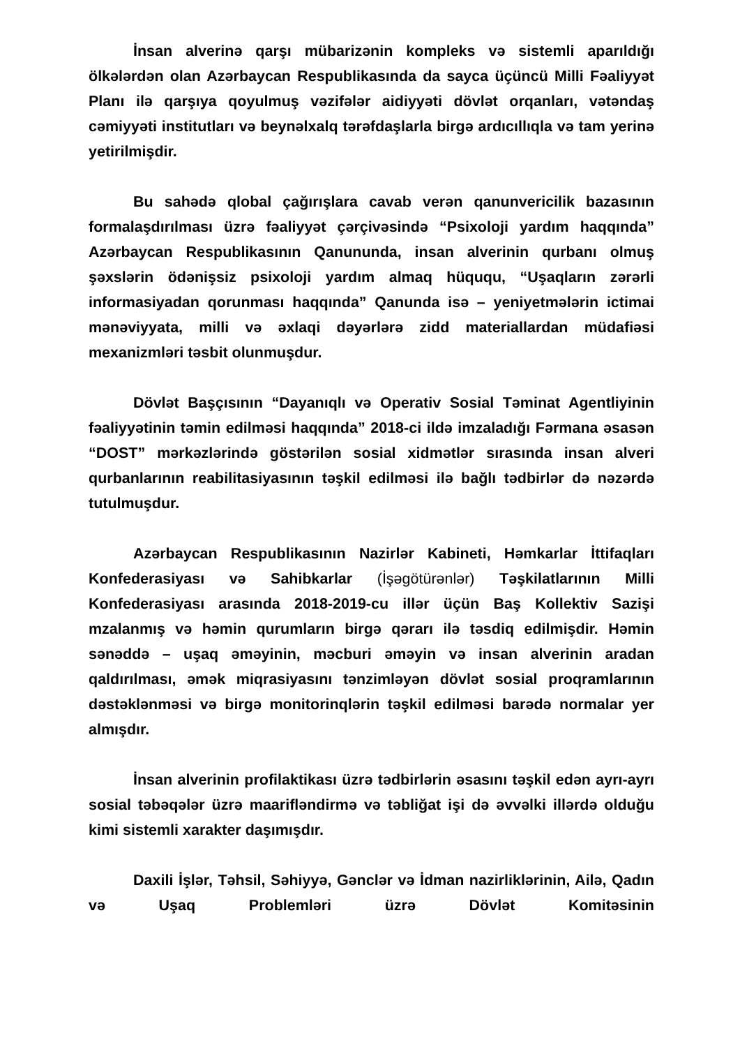İnsan alverinə qarşı mübarizənin kompleks və sistemli aparıldığı ölkələrdən olan Azərbaycan Respublikasında da sayca üçüncü Milli Fəaliyyət Planı ilə qarşıya qoyulmuş vəzifələr aidiyyəti dövlət orqanları, vətəndaş cəmiyyəti institutları və beynəlxalq tərəfdaşlarla birgə ardıcıllıqla və tam yerinə yetirilmişdir.
Bu sahədə qlobal çağırışlara cavab verən qanunvericilik bazasının formalaşdırılması üzrə fəaliyyət çərçivəsində “Psixoloji yardım haqqında” Azərbaycan Respublikasının Qanununda, insan alverinin qurbanı olmuş şəxslərin ödənişsiz psixoloji yardım almaq hüququ, “Uşaqların zərərli informasiyadan qorunması haqqında” Qanunda isə – yeniyetmələrin ictimai mənəviyyata, milli və əxlaqi dəyərlərə zidd materiallardan müdafiəsi mexanizmləri təsbit olunmuşdur.
Dövlət Başçısının “Dayanıqlı və Operativ Sosial Təminat Agentliyinin fəaliyyətinin təmin edilməsi haqqında” 2018-ci ildə imzaladığı Fərmana əsasən “DOST” mərkəzlərində göstərilən sosial xidmətlər sırasında insan alveri qurbanlarının reabilitasiyasının təşkil edilməsi ilə bağlı tədbirlər də nəzərdə tutulmuşdur.
Azərbaycan Respublikasının Nazirlər Kabineti, Həmkarlar İttifaqları Konfederasiyası və Sahibkarlar (İşəgötürənlər) Təşkilatlarının Milli Konfederasiyası arasında 2018-2019-cu illər üçün Baş Kollektiv Sazişi mzalanmış və həmin qurumların birgə qərarı ilə təsdiq edilmişdir. Həmin sənəddə – uşaq əməyinin, məcburi əməyin və insan alverinin aradan qaldırılması, əmək miqrasiyasını tənzimləyən dövlət sosial proqramlarının dəstəklənməsi və birgə monitorinqlərin təşkil edilməsi barədə normalar yer almışdır.
İnsan alverinin profilaktikası üzrə tədbirlərin əsasını təşkil edən ayrı-ayrı sosial təbəqələr üzrə maarifləndirmə və təbliğat işi də əvvəlki illərdə olduğu kimi sistemli xarakter daşımışdır.
Daxili İşlər, Təhsil, Səhiyyə, Gənclər və İdman nazirliklərinin, Ailə, Qadın və Uşaq Problemləri üzrə Dövlət Komitəsinin